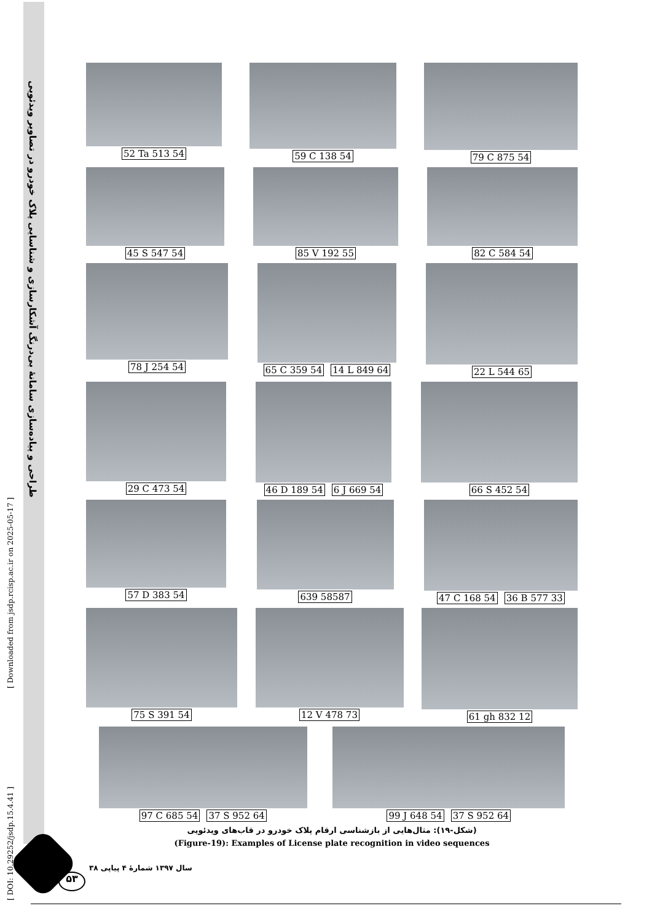طراحی و پیاده‌سازی سامانهٔ بی‌درنگ آشکارسازی و شناسایی پلاک خودرو در تصاویر ویدئویی
[ Downloaded from jsdp.rcisp.ac.ir on 2025-05-17 ]
[ DOI: 10.29252/jsdp.15.4.41 ]
52 Ta 513 54 59 C 138 54 79 C 875 54
45 S 547 54 85 V 192 55 82 C 584 54
78 J 254 54 65 C 359 54 14 L 849 64 22 L 544 65
29 C 473 54 46 D 189 54 6 J 669 54 66 S 452 54
57 D 383 54 639 58587 47 C 168 54 36 B 577 33
75 S 391 54 12 V 478 73 61 gh 832 12
97 C 685 54 37 S 952 64 99 J 648 54 37 S 952 64
(شکل-۱۹): مثال‌هایی از بازشناسی ارقام پلاک خودرو در قاب‌های ویدئویی
(Figure-19): Examples of License plate recognition in video sequences
۵۳
سال ۱۳۹۷ شمارهٔ ۴ پیاپی ۳۸